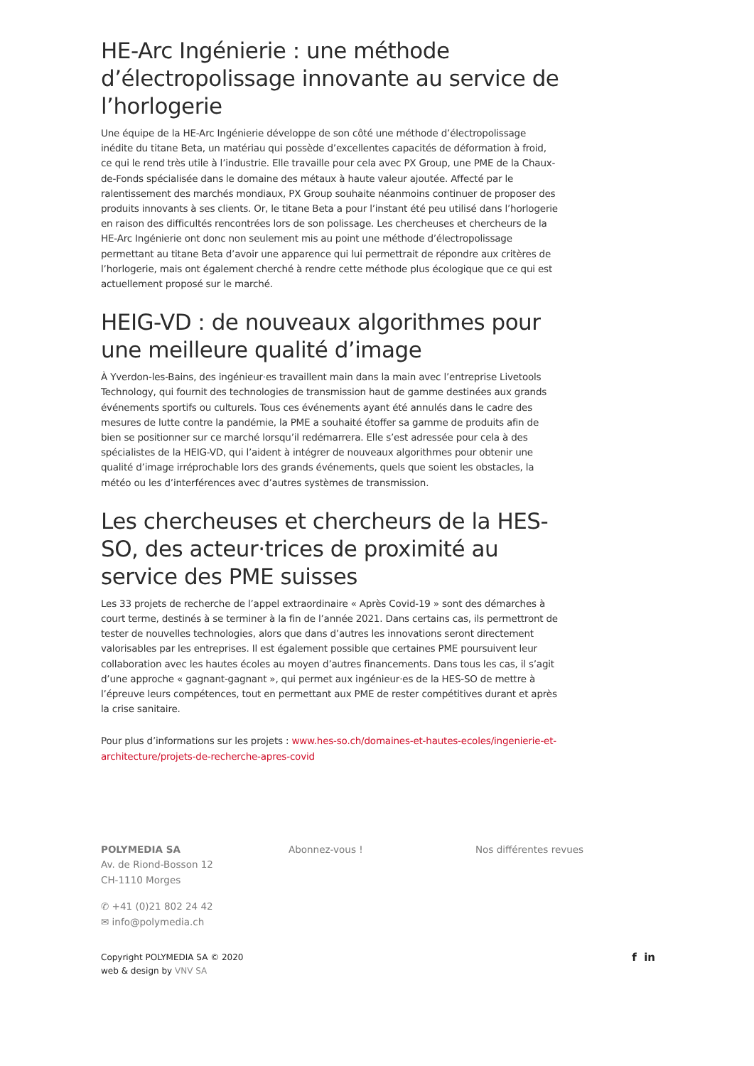HE-Arc Ingénierie : une méthode d’électropolissage innovante au service de l’horlogerie
Une équipe de la HE-Arc Ingénierie développe de son côté une méthode d’électropolissage inédite du titane Beta, un matériau qui possède d’excellentes capacités de déformation à froid, ce qui le rend très utile à l’industrie. Elle travaille pour cela avec PX Group, une PME de la Chaux-de-Fonds spécialisée dans le domaine des métaux à haute valeur ajoutée. Affecté par le ralentissement des marchés mondiaux, PX Group souhaite néanmoins continuer de proposer des produits innovants à ses clients. Or, le titane Beta a pour l’instant été peu utilisé dans l’horlogerie en raison des difficultés rencontrées lors de son polissage. Les chercheuses et chercheurs de la HE-Arc Ingénierie ont donc non seulement mis au point une méthode d’électropolissage permettant au titane Beta d’avoir une apparence qui lui permettrait de répondre aux critères de l’horlogerie, mais ont également cherché à rendre cette méthode plus écologique que ce qui est actuellement proposé sur le marché.
HEIG-VD : de nouveaux algorithmes pour une meilleure qualité d’image
À Yverdon-les-Bains, des ingénieur·es travaillent main dans la main avec l’entreprise Livetools Technology, qui fournit des technologies de transmission haut de gamme destinées aux grands événements sportifs ou culturels. Tous ces événements ayant été annulés dans le cadre des mesures de lutte contre la pandémie, la PME a souhaité étoffer sa gamme de produits afin de bien se positionner sur ce marché lorsqu’il redémarrera. Elle s’est adressée pour cela à des spécialistes de la HEIG-VD, qui l’aident à intégrer de nouveaux algorithmes pour obtenir une qualité d’image irréprochable lors des grands événements, quels que soient les obstacles, la météo ou les d’interférences avec d’autres systèmes de transmission.
Les chercheuses et chercheurs de la HES-SO, des acteur·trices de proximité au service des PME suisses
Les 33 projets de recherche de l’appel extraordinaire « Après Covid-19 » sont des démarches à court terme, destinés à se terminer à la fin de l’année 2021. Dans certains cas, ils permettront de tester de nouvelles technologies, alors que dans d’autres les innovations seront directement valorisables par les entreprises. Il est également possible que certaines PME poursuivent leur collaboration avec les hautes écoles au moyen d’autres financements. Dans tous les cas, il s’agit d’une approche « gagnant-gagnant », qui permet aux ingénieur·es de la HES-SO de mettre à l’épreuve leurs compétences, tout en permettant aux PME de rester compétitives durant et après la crise sanitaire.
Pour plus d’informations sur les projets : www.hes-so.ch/domaines-et-hautes-ecoles/ingenierie-et-architecture/projets-de-recherche-apres-covid
POLYMEDIA SA
Av. de Riond-Bosson 12
CH-1110 Morges
✆ +41 (0)21 802 24 42
✉ info@polymedia.ch
Abonnez-vous ! Nos différentes revues
Copyright POLYMEDIA SA © 2020
web & design by VNV SA
f in